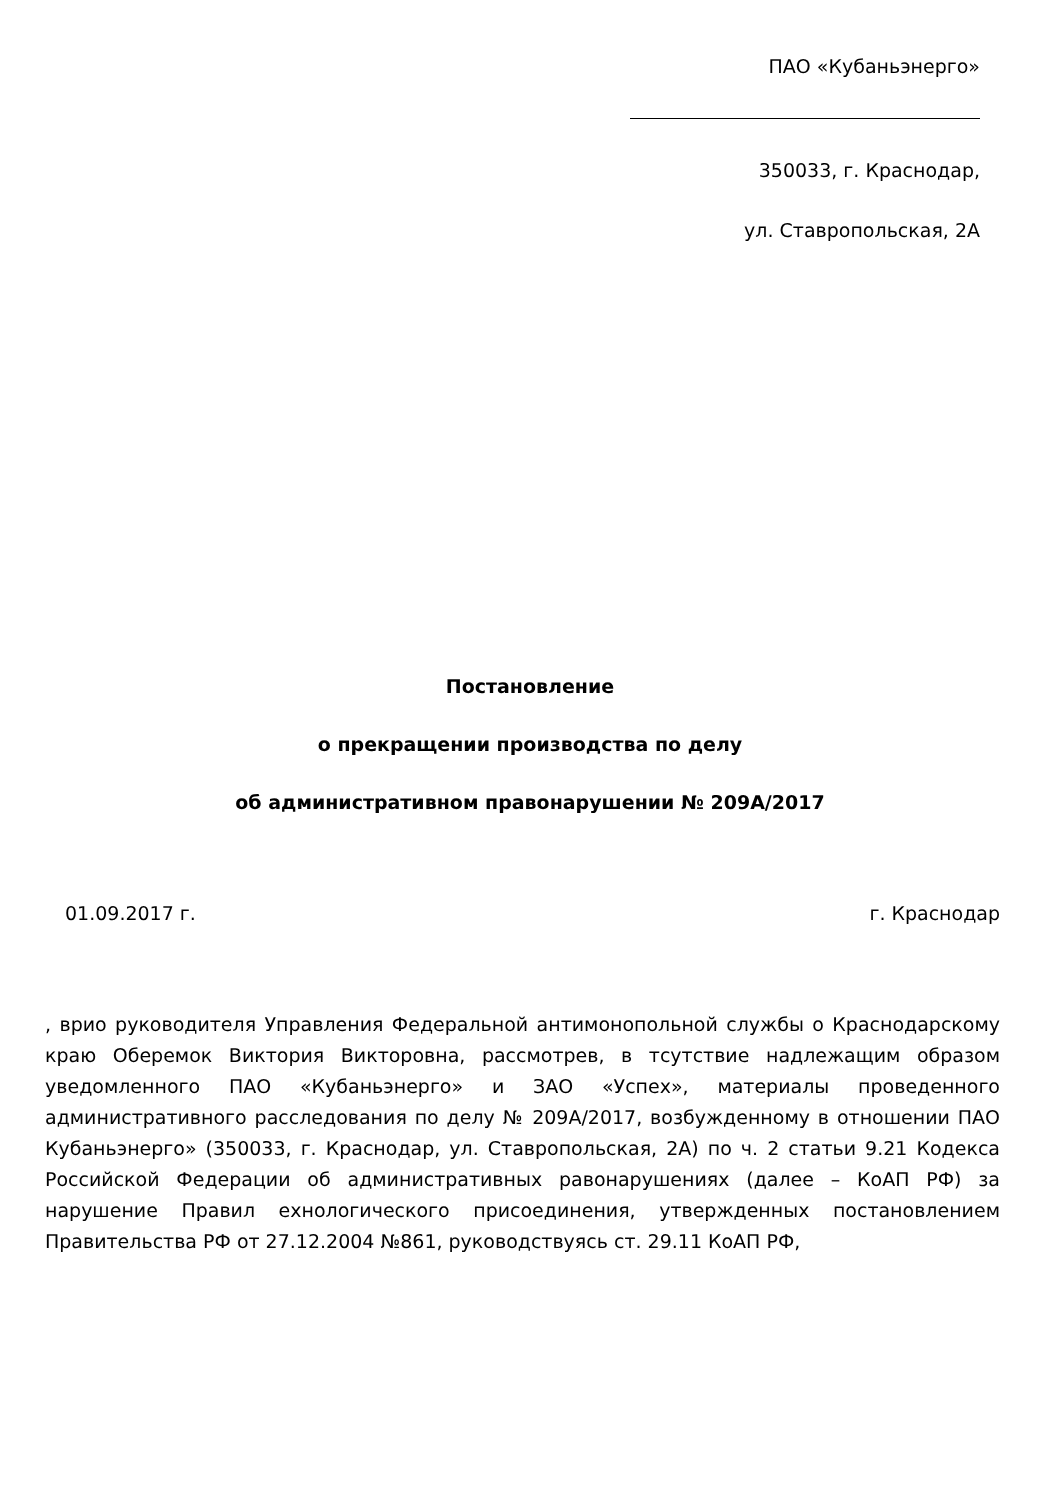ПАО «Кубаньэнерго»
350033, г. Краснодар,
ул. Ставропольская, 2А
Постановление
о прекращении производства по делу
об административном правонарушении № 209А/2017
01.09.2017 г. г. Краснодар
, врио руководителя Управления Федеральной антимонопольной службы о Краснодарскому краю Оберемок Виктория Викторовна, рассмотрев, в тсутствие надлежащим образом уведомленного ПАО «Кубаньэнерго» и ЗАО «Успех», материалы проведенного административного расследования по делу № 209А/2017, возбужденному в отношении ПАО Кубаньэнерго» (350033, г. Краснодар, ул. Ставропольская, 2А) по ч. 2 статьи 9.21 Кодекса Российской Федерации об административных равонарушениях (далее – КоАП РФ) за нарушение Правил ехнологического присоединения, утвержденных постановлением Правительства РФ от 27.12.2004 №861, руководствуясь ст. 29.11 КоАП РФ,